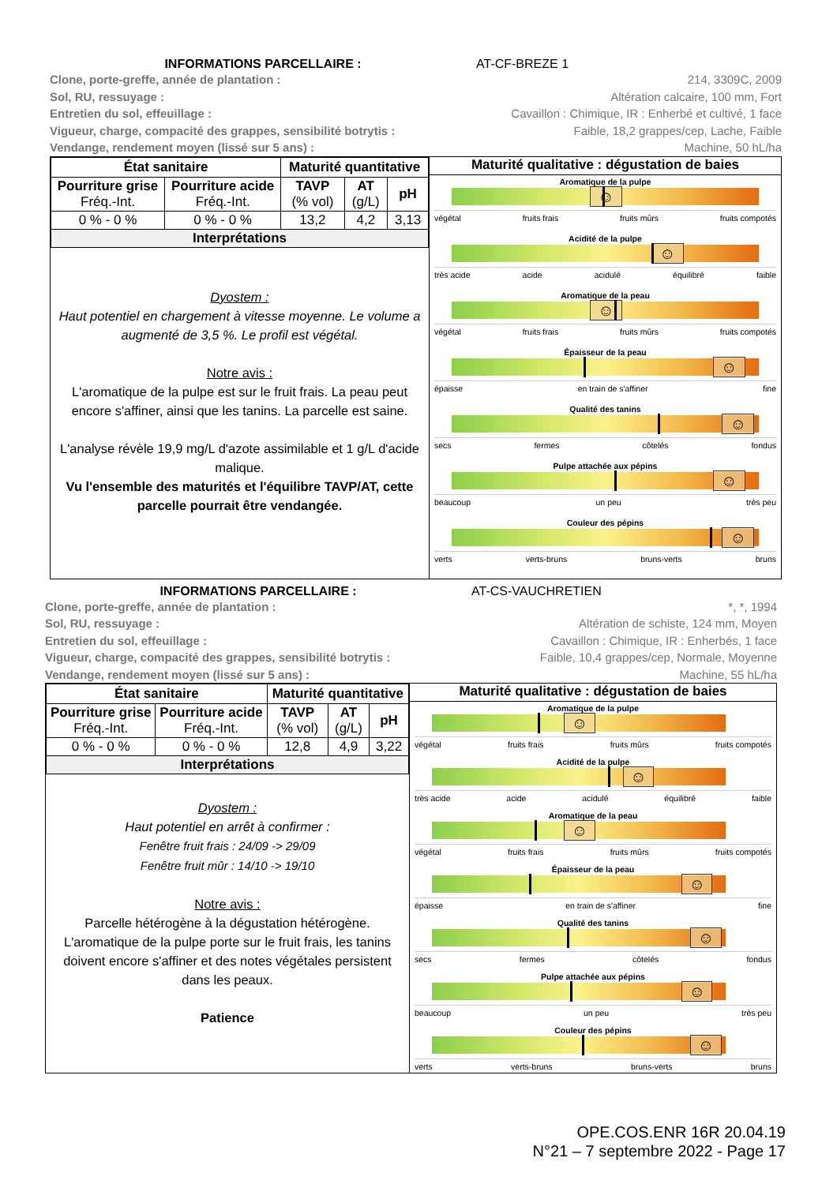INFORMATIONS PARCELLAIRE : AT-CF-BREZE 1
Clone, porte-greffe, année de plantation : 214, 3309C, 2009
Sol, RU, ressuyage : Altération calcaire, 100 mm, Fort
Entretien du sol, effeuillage : Cavaillon : Chimique, IR : Enherbé et cultivé, 1 face
Vigueur, charge, compacité des grappes, sensibilité botrytis : Faible, 18,2 grappes/cep, Lache, Faible
Vendange, rendement moyen (lissé sur 5 ans) : Machine, 50 hL/ha
| / État sanitaire / / Maturité quantitative / / / / --- / --- / --- / --- / --- / / Pourriture grise Fréq.-Int. / Pourriture acide Fréq.-Int. / TAVP (% vol) / AT (g/L) / pH / / 0 % - 0 % / 0 % - 0 % / 13,2 / 4,2 / 3,13 / / Interprétations / / / / / Dyostem : Haut potentiel en chargement à vitesse moyenne. Le volume a augmenté de 3,5 %. Le profil est végétal. Notre avis : L'aromatique de la pulpe est sur le fruit frais. La peau peut encore s'affiner, ainsi que les tanins. La parcelle est saine. L'analyse révèle 19,9 mg/L d'azote assimilable et 1 g/L d'acide malique. Vu l'ensemble des maturités et l'équilibre TAVP/AT, cette parcelle pourrait être vendangée. | Maturité qualitative : dégustation de baies Aromatique de la pulpe ☺ végétal fruits frais fruits mûrs fruits compotés Acidité de la pulpe ☺ très acide acide acidulé équilibré faible Aromatique de la peau ☺ végétal fruits frais fruits mûrs fruits compotés Épaisseur de la peau ☺ épaisse en train de s'affiner fine Qualité des tanins ☺ secs fermes côtelés fondus Pulpe attachée aux pépins ☺ beaucoup un peu très peu Couleur des pépins ☺ verts verts-bruns bruns-verts bruns |
INFORMATIONS PARCELLAIRE : AT-CS-VAUCHRETIEN
Clone, porte-greffe, année de plantation : *, *, 1994
Sol, RU, ressuyage : Altération de schiste, 124 mm, Moyen
Entretien du sol, effeuillage : Cavaillon : Chimique, IR : Enherbés, 1 face
Vigueur, charge, compacité des grappes, sensibilité botrytis : Faible, 10,4 grappes/cep, Normale, Moyenne
Vendange, rendement moyen (lissé sur 5 ans) : Machine, 55 hL/ha
| / État sanitaire / / Maturité quantitative / / / / --- / --- / --- / --- / --- / / Pourriture grise Fréq.-Int. / Pourriture acide Fréq.-Int. / TAVP (% vol) / AT (g/L) / pH / / 0 % - 0 % / 0 % - 0 % / 12,8 / 4,9 / 3,22 / / Interprétations / / / / / Dyostem : Haut potentiel en arrêt à confirmer : Fenêtre fruit frais : 24/09 -> 29/09 Fenêtre fruit mûr : 14/10 -> 19/10 Notre avis : Parcelle hétérogène à la dégustation hétérogène. L'aromatique de la pulpe porte sur le fruit frais, les tanins doivent encore s'affiner et des notes végétales persistent dans les peaux. Patience | Maturité qualitative : dégustation de baies Aromatique de la pulpe ☺ végétal fruits frais fruits mûrs fruits compotés Acidité de la pulpe ☺ très acide acide acidulé équilibré faible Aromatique de la peau ☺ végétal fruits frais fruits mûrs fruits compotés Épaisseur de la peau ☺ épaisse en train de s'affiner fine Qualité des tanins ☺ secs fermes côtelés fondus Pulpe attachée aux pépins ☺ beaucoup un peu très peu Couleur des pépins ☺ verts verts-bruns bruns-verts bruns |
OPE.COS.ENR 16R 20.04.19
N°21 – 7 septembre 2022 - Page 17